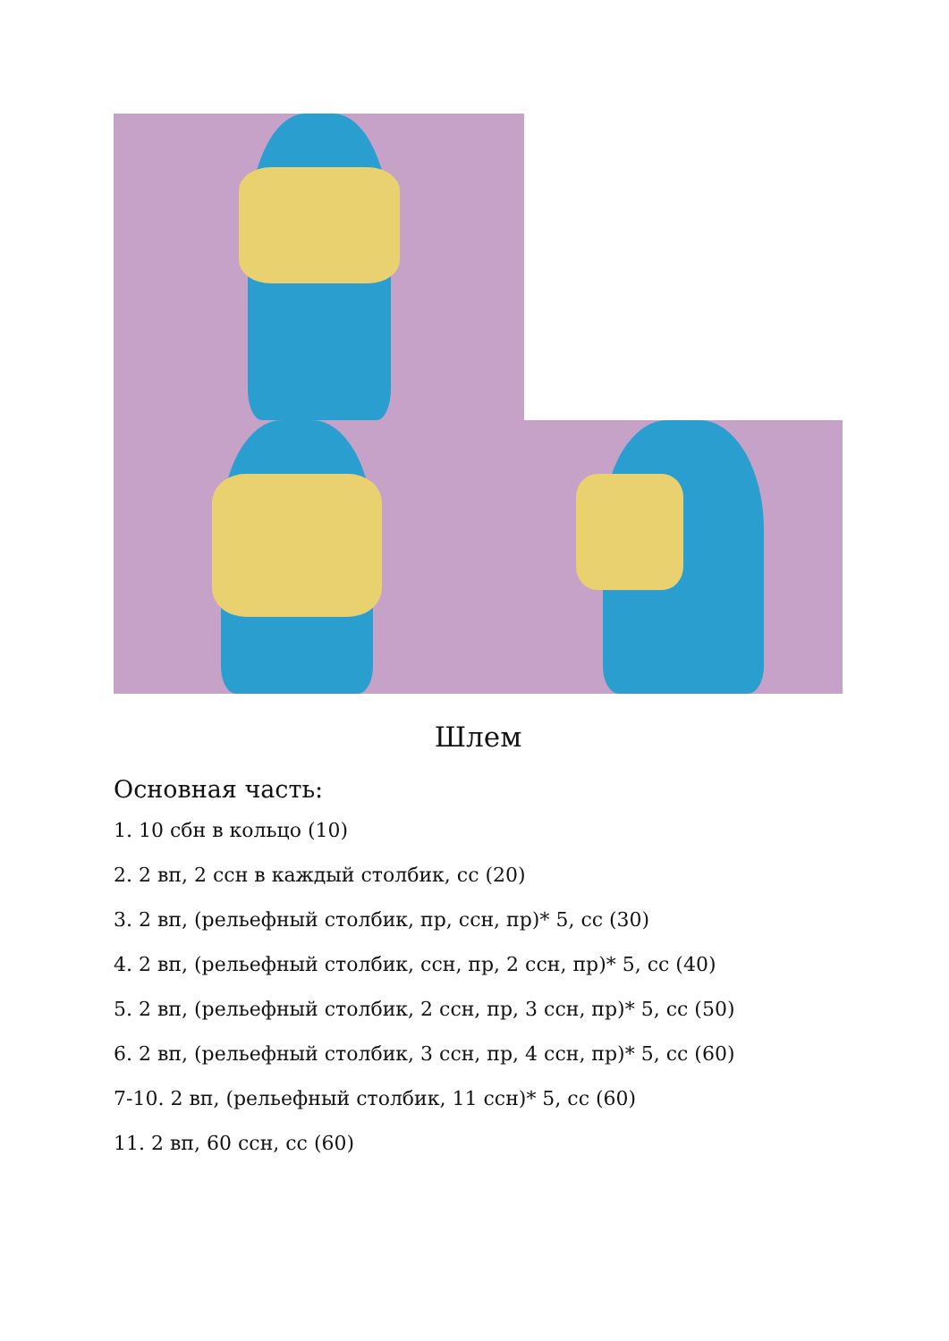Шлем
Основная часть:
1. 10 сбн в кольцо (10)
2. 2 вп, 2 ссн в каждый столбик, сс (20)
3. 2 вп, (рельефный столбик, пр, ссн, пр)* 5, сс (30)
4. 2 вп, (рельефный столбик, ссн, пр, 2 ссн, пр)* 5, сс (40)
5. 2 вп, (рельефный столбик, 2 ссн, пр, 3 ссн, пр)* 5, сс (50)
6. 2 вп, (рельефный столбик, 3 ссн, пр, 4 ссн, пр)* 5, сс (60)
7-10. 2 вп, (рельефный столбик, 11 ссн)* 5, сс (60)
11. 2 вп, 60 ссн, сс (60)